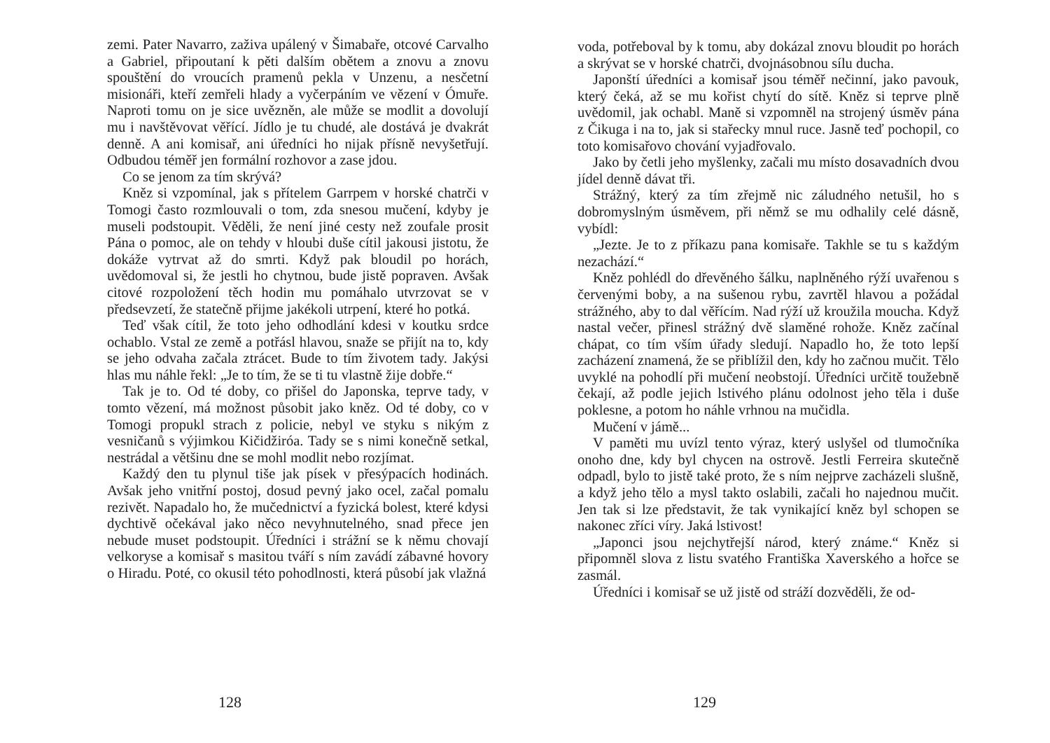zemi. Pater Navarro, zaživa upálený v Šimabaře, otcové Carvalho a Gabriel, připoutaní k pěti dalším obětem a znovu a znovu spouštění do vroucích pramenů pekla v Unzenu, a nesčetní misionáři, kteří zemřeli hlady a vyčerpáním ve vězení v Ómuře. Naproti tomu on je sice uvězněn, ale může se modlit a dovolují mu i navštěvovat věřící. Jídlo je tu chudé, ale dostává je dvakrát denně. A ani komisař, ani úředníci ho nijak přísně nevyšetřují. Odbudou téměř jen formální rozhovor a zase jdou.
Co se jenom za tím skrývá?
Kněz si vzpomínal, jak s přítelem Garrpem v horské chatrči v Tomogi často rozmlouvali o tom, zda snesou mučení, kdyby je museli podstoupit. Věděli, že není jiné cesty než zoufale prosit Pána o pomoc, ale on tehdy v hloubi duše cítil jakousi jistotu, že dokáže vytrvat až do smrti. Když pak bloudil po horách, uvědomoval si, že jestli ho chytnou, bude jistě popraven. Avšak citové rozpoložení těch hodin mu pomáhalo utvrzovat se v předsevzetí, že statečně přijme jakékoli utrpení, které ho potká.
Teď však cítil, že toto jeho odhodlání kdesi v koutku srdce ochablo. Vstal ze země a potřásl hlavou, snaže se přijít na to, kdy se jeho odvaha začala ztrácet. Bude to tím životem tady. Jakýsi hlas mu náhle řekl: „Je to tím, že se ti tu vlastně žije dobře.“
Tak je to. Od té doby, co přišel do Japonska, teprve tady, v tomto vězení, má možnost působit jako kněz. Od té doby, co v Tomogi propukl strach z policie, nebyl ve styku s nikým z vesničanů s výjimkou Kičidžiróa. Tady se s nimi konečně setkal, nestrádal a většinu dne se mohl modlit nebo rozjímat.
Každý den tu plynul tiše jak písek v přesýpacích hodinách. Avšak jeho vnitřní postoj, dosud pevný jako ocel, začal pomalu rezivět. Napadalo ho, že mučednictví a fyzická bolest, které kdysi dychtivě očekával jako něco nevyhnutelného, snad přece jen nebude muset podstoupit. Úředníci i strážní se k němu chovají velkoryse a komisař s masitou tváří s ním zavádí zábavné hovory o Hiradu. Poté, co okusil této pohodlnosti, která působí jak vlažná
128
voda, potřeboval by k tomu, aby dokázal znovu bloudit po horách a skrývat se v horské chatrči, dvojnásobnou sílu ducha.
Japonští úředníci a komisař jsou téměř nečinní, jako pavouk, který čeká, až se mu kořist chytí do sítě. Kněz si teprve plně uvědomil, jak ochabl. Maně si vzpomněl na strojený úsměv pána z Čikuga i na to, jak si stařecky mnul ruce. Jasně teď pochopil, co toto komisařovo chování vyjadřovalo.
Jako by četli jeho myšlenky, začali mu místo dosavadních dvou jídel denně dávat tři.
Strážný, který za tím zřejmě nic záludného netušil, ho s dobromyslným úsměvem, při němž se mu odhalily celé dásně, vybídl:
„Jezte. Je to z příkazu pana komisaře. Takhle se tu s každým nezachází.“
Kněz pohlédl do dřevěného šálku, naplněného rýží uvařenou s červenými boby, a na sušenou rybu, zavrtěl hlavou a požádal strážného, aby to dal věřícím. Nad rýží už kroužila moucha. Když nastal večer, přinesl strážný dvě slaměné rohože. Kněz začínal chápat, co tím vším úřady sledují. Napadlo ho, že toto lepší zacházení znamená, že se přiblížil den, kdy ho začnou mučit. Tělo uvyklé na pohodlí při mučení neobstojí. Úředníci určitě toužebně čekají, až podle jejich lstivého plánu odolnost jeho těla i duše poklesne, a potom ho náhle vrhnou na mučidla.
Mučení v jámě...
V paměti mu uvízl tento výraz, který uslyšel od tlumočníka onoho dne, kdy byl chycen na ostrově. Jestli Ferreira skutečně odpadl, bylo to jistě také proto, že s ním nejprve zacházeli slušně, a když jeho tělo a mysl takto oslabili, začali ho najednou mučit. Jen tak si lze představit, že tak vynikající kněz byl schopen se nakonec zříci víry. Jaká lstivost!
„Japonci jsou nejchytřejší národ, který známe.“ Kněz si připomněl slova z listu svatého Františka Xaverského a hořce se zasmál.
Úředníci i komisař se už jistě od stráží dozvěděli, že od-
129